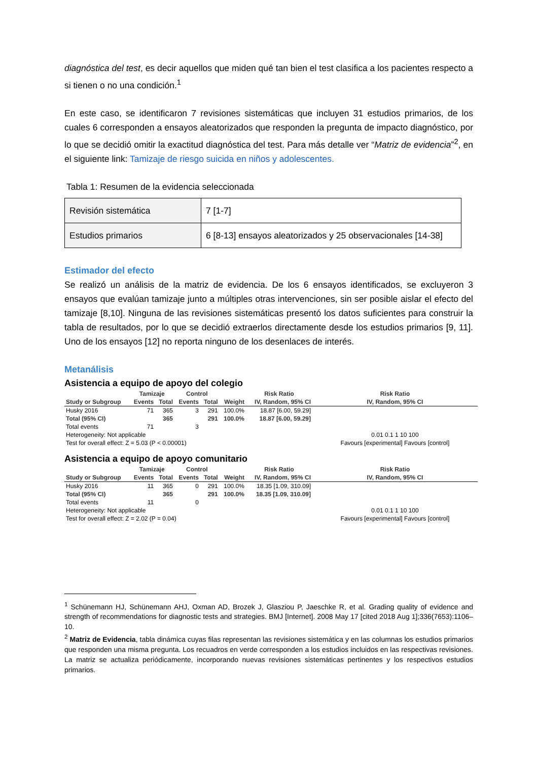diagnóstica del test, es decir aquellos que miden qué tan bien el test clasifica a los pacientes respecto a si tienen o no una condición.<sup>1</sup>
En este caso, se identificaron 7 revisiones sistemáticas que incluyen 31 estudios primarios, de los cuales 6 corresponden a ensayos aleatorizados que responden la pregunta de impacto diagnóstico, por lo que se decidió omitir la exactitud diagnóstica del test. Para más detalle ver “Matriz de evidencia”<sup>2</sup>, en el siguiente link: Tamizaje de riesgo suicida en niños y adolescentes.
Tabla 1: Resumen de la evidencia seleccionada
| Revisión sistemática | 7 [1-7] |
| Estudios primarios | 6 [8-13] ensayos aleatorizados y 25 observacionales [14-38] |
Estimador del efecto
Se realizó un análisis de la matriz de evidencia. De los 6 ensayos identificados, se excluyeron 3 ensayos que evalúan tamizaje junto a múltiples otras intervenciones, sin ser posible aislar el efecto del tamizaje [8,10]. Ninguna de las revisiones sistemáticas presentó los datos suficientes para construir la tabla de resultados, por lo que se decidió extraerlos directamente desde los estudios primarios [9, 11]. Uno de los ensayos [12] no reporta ninguno de los desenlaces de interés.
Metanálisis
Asistencia a equipo de apoyo del colegio
| | Tamizaje | | Control | | | Risk Ratio | Risk Ratio |
| --- | --- | --- | --- | --- | --- | --- | --- |
| Study or Subgroup | Events | Total | Events | Total | Weight | IV, Random, 95% CI | IV, Random, 95% CI |
| Husky 2016 | 71 | 365 | 3 | 291 | 100.0% | 18.87 [6.00, 59.29] | |
| Total (95% CI) | | 365 | | 291 | 100.0% | 18.87 [6.00, 59.29] | |
| Total events | 71 | | 3 | | | | |
| Heterogeneity: Not applicable | | | | | | | 0.01 0.1 1 10 100 |
| Test for overall effect: Z = 5.03 (P < 0.00001) | | | | | | | Favours [experimental] Favours [control] |
Asistencia a equipo de apoyo comunitario
| | Tamizaje | | Control | | | Risk Ratio | Risk Ratio |
| --- | --- | --- | --- | --- | --- | --- | --- |
| Study or Subgroup | Events | Total | Events | Total | Weight | IV, Random, 95% CI | IV, Random, 95% CI |
| Husky 2016 | 11 | 365 | 0 | 291 | 100.0% | 18.35 [1.09, 310.09] | |
| Total (95% CI) | | 365 | | 291 | 100.0% | 18.35 [1.09, 310.09] | |
| Total events | 11 | | 0 | | | | |
| Heterogeneity: Not applicable | | | | | | | 0.01 0.1 1 10 100 |
| Test for overall effect: Z = 2.02 (P = 0.04) | | | | | | | Favours [experimental] Favours [control] |
<sup>1</sup> Schünemann HJ, Schünemann AHJ, Oxman AD, Brozek J, Glasziou P, Jaeschke R, et al. Grading quality of evidence and strength of recommendations for diagnostic tests and strategies. BMJ [Internet]. 2008 May 17 [cited 2018 Aug 1];336(7653):1106–10.
<sup>2</sup> Matriz de Evidencia, tabla dinámica cuyas filas representan las revisiones sistemática y en las columnas los estudios primarios que responden una misma pregunta. Los recuadros en verde corresponden a los estudios incluidos en las respectivas revisiones. La matriz se actualiza periódicamente, incorporando nuevas revisiones sistemáticas pertinentes y los respectivos estudios primarios.